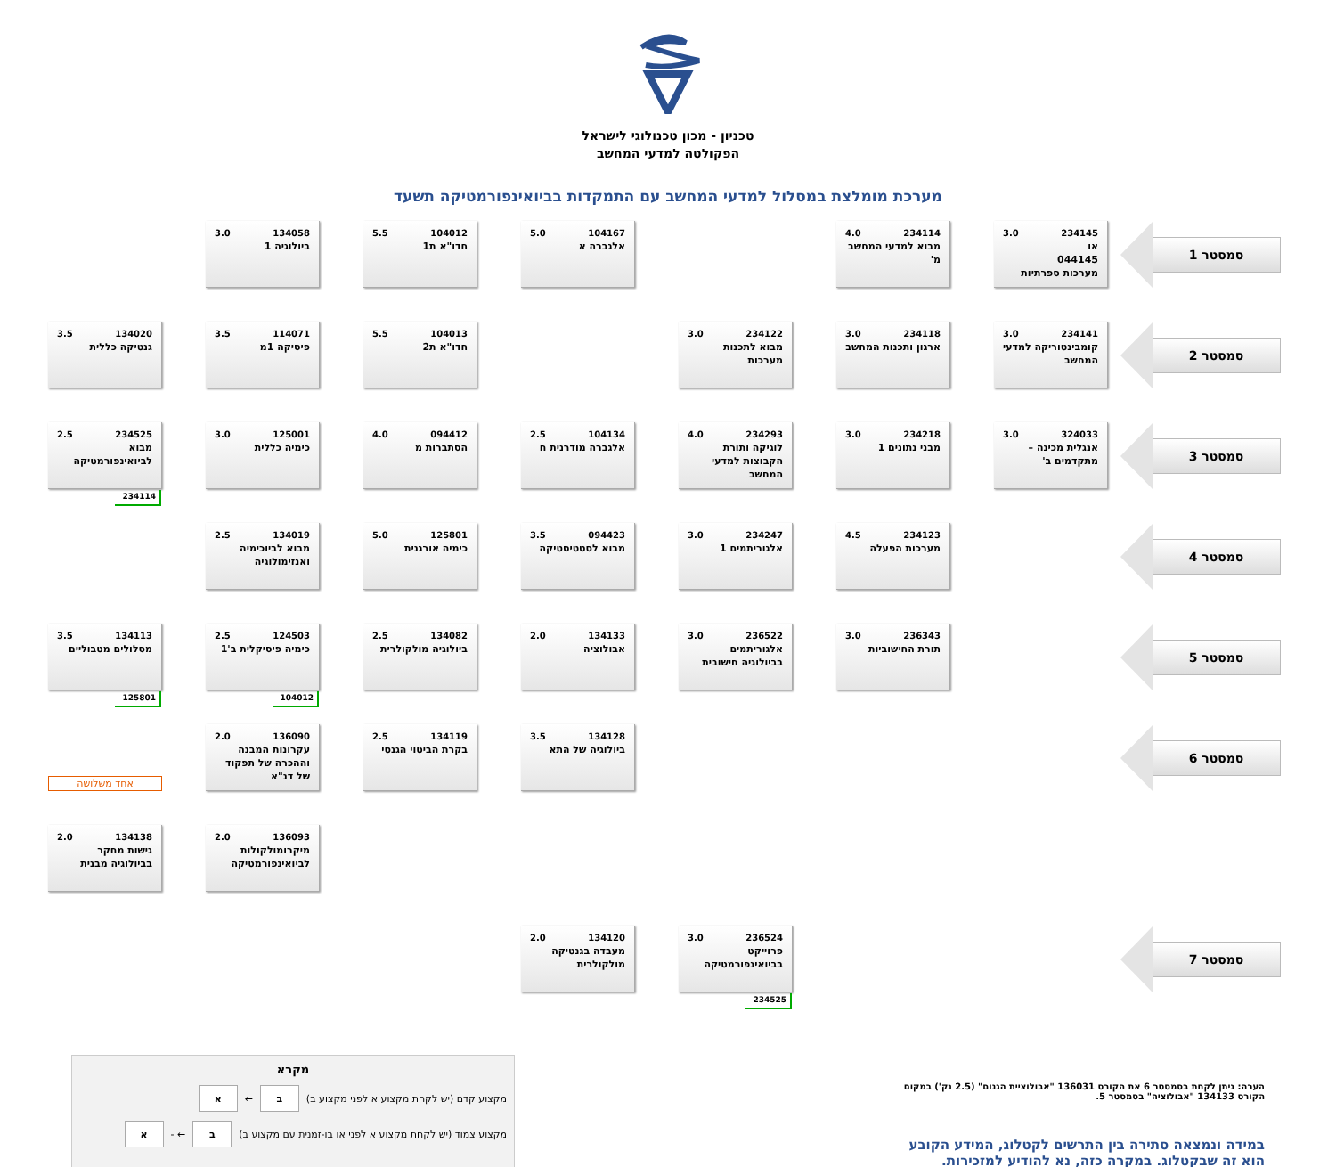טכניון - מכון טכנולוגי לישראל
הפקולטה למדעי המחשב
מערכת מומלצת במסלול למדעי המחשב עם התמקדות בביואינפורמטיקה תשעד
סמסטר 1
234145 3.0
או
044145
מערכות ספרתיות
234114 4.0
מבוא למדעי המחשב מ'
104167 5.0
אלגברה א
104012 5.5
חדו"א ת1
134058 3.0
ביולוגיה 1
סמסטר 2
234141 3.0
קומבינטוריקה למדעי המחשב
234118 3.0
ארגון ותכנות המחשב
234122 3.0
מבוא לתכנות מערכות
104013 5.5
חדו"א ת2
114071 3.5
פיסיקה 1מ
134020 3.5
גנטיקה כללית
סמסטר 3
324033 3.0
אנגלית מכינה – מתקדמים ב'
234218 3.0
מבני נתונים 1
234293 4.0
לוגיקה ותורת הקבוצות למדעי המחשב
104134 2.5
אלגברה מודרנית ח
094412 4.0
הסתברות מ
125001 3.0
כימיה כללית
234525 2.5
מבוא לביואינפורמטיקה
234114
סמסטר 4
234123 4.5
מערכות הפעלה
234247 3.0
אלגוריתמים 1
094423 3.5
מבוא לסטטיסטיקה
125801 5.0
כימיה אורגנית
134019 2.5
מבוא לביוכימיה ואנזימולוגיה
סמסטר 5
236343 3.0
תורת החישוביות
236522 3.0
אלגוריתמים בביולוגיה חישובית
134133 2.0
אבולוציה
134082 2.5
ביולוגיה מולקולרית
124503 2.5
כימיה פיסיקלית ב'1
104012
134113 3.5
מסלולים מטבוליים
125801
סמסטר 6
134128 3.5
ביולוגיה של התא
134119 2.5
בקרת הביטוי הגנטי
136090 2.0
עקרונות המבנה וההכרה של תפקוד של דנ"א
אחד משלושה
136093 2.0
מיקרומולקולות לביואינפורמטיקה
134138 2.0
גישות מחקר בביולוגיה מבנית
סמסטר 7
236524 3.0
פרוייקט בביואינפורמטיקה
234525
134120 2.0
מעבדה בגנטיקה מולקולרית
הערה: ניתן לקחת בסמסטר 6 את הקורס 136031 "אבולוציית הגנום" (2.5 נק') במקום הקורס 134133 "אבולוציה" בסמסטר 5.
במידה ונמצאה סתירה בין התרשים לקטלוג, המידע הקובע הוא זה שבקטלוג. במקרה כזה, נא להודיע למזכירות.
מקרא
מקצוע קדם (יש לקחת מקצוע א לפני מקצוע ב) ב ← א
מקצוע צמוד (יש לקחת מקצוע א לפני או בו-זמנית עם מקצוע ב) ב ← - א